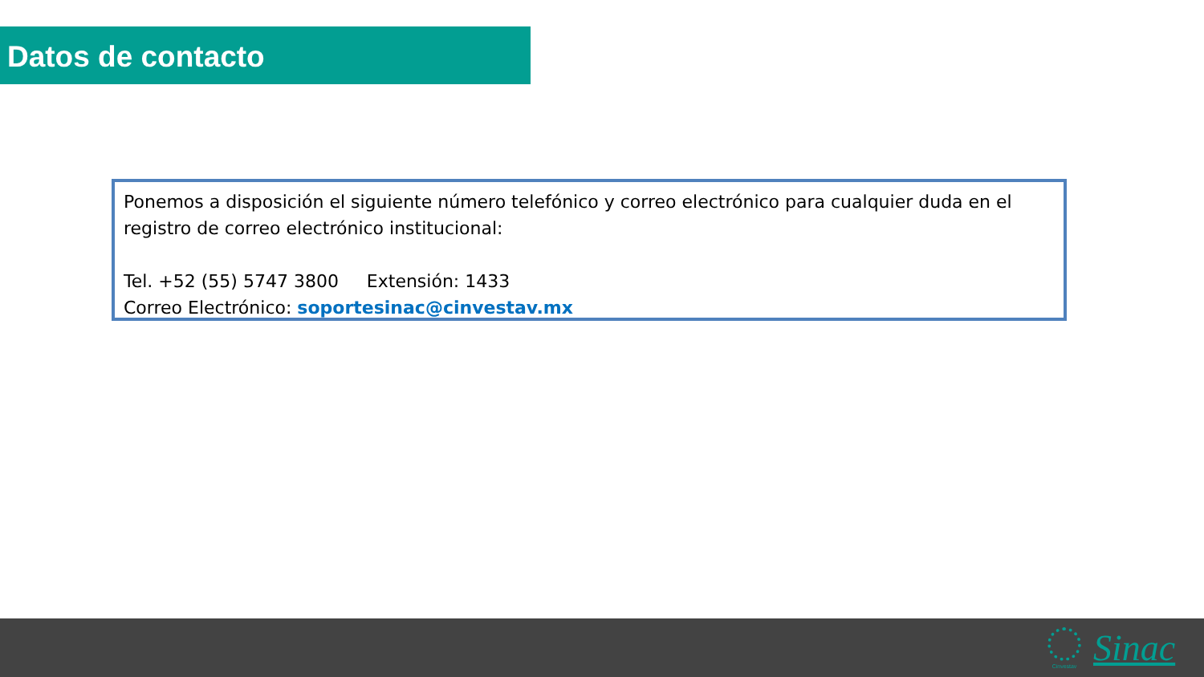Datos de contacto
Ponemos a disposición el siguiente número telefónico y correo electrónico para cualquier duda en el registro de correo electrónico institucional:
Tel. +52 (55) 5747 3800 Extensión: 1433
Correo Electrónico: soportesinac@cinvestav.mx
Cinvestav Sinac